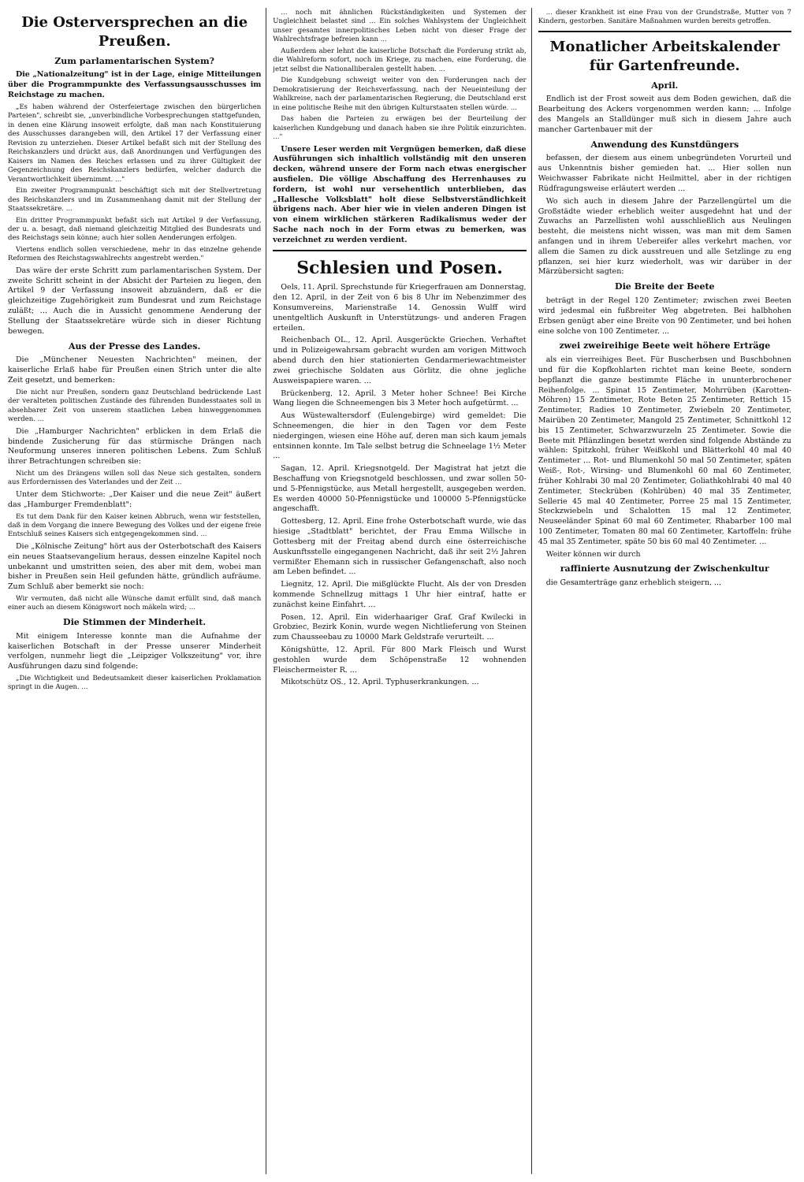Die Osterversprechen an die Preußen.
Zum parlamentarischen System?
Die „Nationalzeitung" ist in der Lage, einige Mitteilungen über die Programmpunkte des Verfassungsausschusses im Reichstage zu machen.
„Es haben während der Osterfeiertage zwischen den bürgerlichen Parteien", schreibt sie, „unverbindliche Vorbesprechungen stattgefunden, in denen eine Klärung insoweit erfolgte, daß man nach Konstituierung des Ausschusses darangeben will, den Artikel 17 der Verfassung einer Revision zu unterziehen. Dieser Artikel befaßt sich mit der Stellung des Reichskanzlers und drückt aus, daß Anordnungen und Verfügungen des Kaisers im Namen des Reiches erlassen und zu ihrer Gültigkeit der Gegenzeichnung des Reichskanzlers bedürfen, welcher dadurch die Verantwortlichkeit übernimmt. ..."
Ein zweiter Programmpunkt beschäftigt sich mit der Stellvertretung des Reichskanzlers und im Zusammenhang damit mit der Stellung der Staatssekretäre. ...
Ein dritter Programmpunkt befaßt sich mit Artikel 9 der Verfassung, der u. a. besagt, daß niemand gleichzeitig Mitglied des Bundesrats und des Reichstags sein könne; auch hier sollen Aenderungen erfolgen.
Viertens endlich sollen verschiedene, mehr in das einzelne gehende Reformen des Reichstagswahlrechts angestrebt werden."
Das wäre der erste Schritt zum parlamentarischen System. Der zweite Schritt scheint in der Absicht der Parteien zu liegen, den Artikel 9 der Verfassung insoweit abzuändern, daß er die gleichzeitige Zugehörigkeit zum Bundesrat und zum Reichstage zuläßt; ... Auch die in Aussicht genommene Aenderung der Stellung der Staatssekretäre würde sich in dieser Richtung bewegen.
Aus der Presse des Landes.
Die „Münchener Neuesten Nachrichten" meinen, der kaiserliche Erlaß habe für Preußen einen Strich unter die alte Zeit gesetzt, und bemerken:
Die nicht nur Preußen, sondern ganz Deutschland bedrückende Last der veralteten politischen Zustände des führenden Bundesstaates soll in absehbarer Zeit von unserem staatlichen Leben hinweggenommen werden. ...
Die „Hamburger Nachrichten" erblicken in dem Erlaß die bindende Zusicherung für das stürmische Drängen nach Neuformung unseres inneren politischen Lebens. Zum Schluß ihrer Betrachtungen schreiben sie:
Nicht um des Drängens willen soll das Neue sich gestalten, sondern aus Erfordernissen des Vaterlandes und der Zeit ...
Unter dem Stichworte: „Der Kaiser und die neue Zeit" äußert das „Hamburger Fremdenblatt":
Es tut dem Dank für den Kaiser keinen Abbruch, wenn wir feststellen, daß in dem Vorgang die innere Bewegung des Volkes und der eigene freie Entschluß seines Kaisers sich entgegengekommen sind. ...
Die „Kölnische Zeitung" hört aus der Osterbotschaft des Kaisers ein neues Staatsevangelium heraus, dessen einzelne Kapitel noch unbekannt und umstritten seien, des aber mit dem, wobei man bisher in Preußen sein Heil gefunden hätte, gründlich aufräume. Zum Schluß aber bemerkt sie noch:
Wir vermuten, daß nicht alle Wünsche damit erfüllt sind, daß manch einer auch an diesem Königswort noch mäkeln wird; ...
Die Stimmen der Minderheit.
Mit einigem Interesse konnte man die Aufnahme der kaiserlichen Botschaft in der Presse unserer Minderheit verfolgen, nunmehr liegt die „Leipziger Volkszeitung" vor, ihre Ausführungen dazu sind folgende:
„Die Wichtigkeit und Bedeutsamkeit dieser kaiserlichen Proklamation springt in die Augen. ...
... noch mit ähnlichen Rückständigkeiten und Systemen der Ungleichheit belastet sind ... Ein solches Wahlsystem der Ungleichheit unser gesamtes innerpolitisches Leben nicht von dieser Frage der Wahlrechtsfrage befreien kann ...
Außerdem aber lehnt die kaiserliche Botschaft die Forderung strikt ab, die Wahlreform sofort, noch im Kriege, zu machen, eine Forderung, die jetzt selbst die Nationalliberalen gestellt haben. ...
Die Kundgebung schweigt weiter von den Forderungen nach der Demokratisierung der Reichsverfassung, nach der Neueinteilung der Wahlkreise, nach der parlamentarischen Regierung, die Deutschland erst in eine politische Reihe mit den übrigen Kulturstaaten stellen würde. ...
Das haben die Parteien zu erwägen bei der Beurteilung der kaiserlichen Kundgebung und danach haben sie ihre Politik einzurichten. ..."
Unsere Leser werden mit Vergnügen bemerken, daß diese Ausführungen sich inhaltlich vollständig mit den unseren decken, während unsere der Form nach etwas energischer ausfielen. Die völlige Abschaffung des Herrenhauses zu fordern, ist wohl nur versehentlich unterblieben, das „Hallesche Volksblatt" holt diese Selbstverständlichkeit übrigens nach. Aber hier wie in vielen anderen Dingen ist von einem wirklichen stärkeren Radikalismus weder der Sache nach noch in der Form etwas zu bemerken, was verzeichnet zu werden verdient.
Schlesien und Posen.
Oels, 11. April. Sprechstunde für Kriegerfrauen am Donnerstag, den 12. April, in der Zeit von 6 bis 8 Uhr im Nebenzimmer des Konsumvereins, Marienstraße 14. Genossin Wulff wird unentgeltlich Auskunft in Unterstützungs- und anderen Fragen erteilen.
Reichenbach OL., 12. April. Ausgerückte Griechen. Verhaftet und in Polizeigewahrsam gebracht wurden am vorigen Mittwoch abend durch den hier stationierten Gendarmeriewachtmeister zwei griechische Soldaten aus Görlitz, die ohne jegliche Ausweispapiere waren. ...
Brückenberg, 12. April. 3 Meter hoher Schnee! Bei Kirche Wang liegen die Schneemengen bis 3 Meter hoch aufgetürmt. ...
Aus Wüstewaltersdorf (Eulengebirge) wird gemeldet: Die Schneemengen, die hier in den Tagen vor dem Feste niedergingen, wiesen eine Höhe auf, deren man sich kaum jemals entsinnen konnte. Im Tale selbst betrug die Schneelage 1½ Meter ...
Sagan, 12. April. Kriegsnotgeld. Der Magistrat hat jetzt die Beschaffung von Kriegsnotgeld beschlossen, und zwar sollen 50- und 5-Pfennigstücke, aus Metall hergestellt, ausgegeben werden. Es werden 40000 50-Pfennigstücke und 100000 5-Pfennigstücke angeschafft.
Gottesberg, 12. April. Eine frohe Osterbotschaft wurde, wie das hiesige „Stadtblatt" berichtet, der Frau Emma Willsche in Gottesberg mit der Freitag abend durch eine österreichische Auskunftsstelle eingegangenen Nachricht, daß ihr seit 2½ Jahren vermißter Ehemann sich in russischer Gefangenschaft, also noch am Leben befindet. ...
Liegnitz, 12. April. Die mißglückte Flucht. Als der von Dresden kommende Schnellzug mittags 1 Uhr hier eintraf, hatte er zunächst keine Einfahrt. ...
Posen, 12. April. Ein widerhaariger Graf. Graf Kwilecki in Grobziec, Bezirk Konin, wurde wegen Nichtlieferung von Steinen zum Chausseebau zu 10000 Mark Geldstrafe verurteilt. ...
Königshütte, 12. April. Für 800 Mark Fleisch und Wurst gestohlen wurde dem Schöpenstraße 12 wohnenden Fleischermeister R. ...
Mikotschütz OS., 12. April. Typhuserkrankungen. ...
... dieser Krankheit ist eine Frau von der Grundstraße, Mutter von 7 Kindern, gestorben. Sanitäre Maßnahmen wurden bereits getroffen.
Monatlicher Arbeitskalender für Gartenfreunde.
April.
Endlich ist der Frost soweit aus dem Boden gewichen, daß die Bearbeitung des Ackers vorgenommen werden kann; ... Infolge des Mangels an Stalldünger muß sich in diesem Jahre auch mancher Gartenbauer mit der
Anwendung des Kunstdüngers
befassen, der diesem aus einem unbegründeten Vorurteil und aus Unkenntnis bisher gemieden hat. ... Hier sollen nun Weichwasser Fabrikate nicht Heilmittel, aber in der richtigen Rüdfragungsweise erläutert werden ...
Wo sich auch in diesem Jahre der Parzellengürtel um die Großstädte wieder erheblich weiter ausgedehnt hat und der Zuwachs an Parzellisten wohl ausschließlich aus Neulingen besteht, die meistens nicht wissen, was man mit dem Samen anfangen und in ihrem Uebereifer alles verkehrt machen, vor allem die Samen zu dick ausstreuen und alle Setzlinge zu eng pflanzen, sei hier kurz wiederholt, was wir darüber in der Märzübersicht sagten:
Die Breite der Beete
beträgt in der Regel 120 Zentimeter; zwischen zwei Beeten wird jedesmal ein fußbreiter Weg abgetreten. Bei halbhohen Erbsen genügt aber eine Breite von 90 Zentimeter, und bei hohen eine solche von 100 Zentimeter. ...
zwei zweireihige Beete weit höhere Erträge
als ein vierreihiges Beet. Für Buscherbsen und Buschbohnen und für die Kopfkohlarten richtet man keine Beete, sondern bepflanzt die ganze bestimmte Fläche in ununterbrochener Reihenfolge. ... Spinat 15 Zentimeter, Mohrrüben (Karotten-Möhren) 15 Zentimeter, Rote Beten 25 Zentimeter, Rettich 15 Zentimeter, Radies 10 Zentimeter, Zwiebeln 20 Zentimeter, Mairüben 20 Zentimeter, Mangold 25 Zentimeter, Schnittkohl 12 bis 15 Zentimeter, Schwarzwurzeln 25 Zentimeter. Sowie die Beete mit Pflänzlingen besetzt werden sind folgende Abstände zu wählen: Spitzkohl, früher Weißkohl und Blätterkohl 40 mal 40 Zentimeter ... Rot- und Blumenkohl 50 mal 50 Zentimeter, späten Weiß-, Rot-, Wirsing- und Blumenkohl 60 mal 60 Zentimeter, früher Kohlrabi 30 mal 20 Zentimeter, Goliathkohlrabi 40 mal 40 Zentimeter, Steckrüben (Kohlrüben) 40 mal 35 Zentimeter, Sellerie 45 mal 40 Zentimeter, Porree 25 mal 15 Zentimeter, Steckzwiebeln und Schalotten 15 mal 12 Zentimeter, Neuseeländer Spinat 60 mal 60 Zentimeter, Rhabarber 100 mal 100 Zentimeter, Tomaten 80 mal 60 Zentimeter, Kartoffeln: frühe 45 mal 35 Zentimeter, späte 50 bis 60 mal 40 Zentimeter. ...
Weiter können wir durch
raffinierte Ausnutzung der Zwischenkultur
die Gesamterträge ganz erheblich steigern. ...